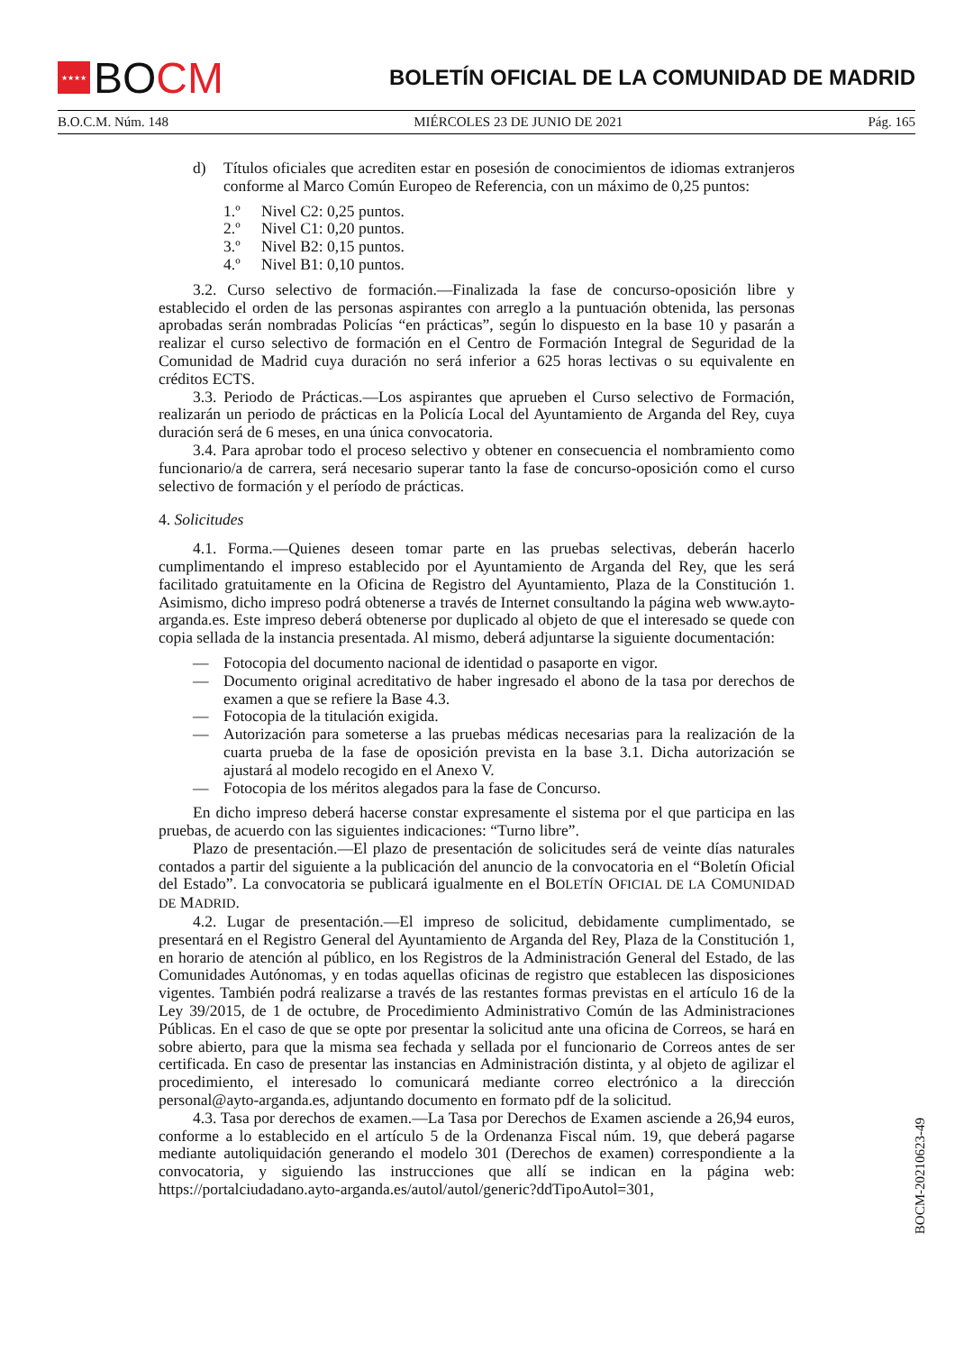★★★★
BO CM
BOLETÍN OFICIAL DE LA COMUNIDAD DE MADRID
B.O.C.M. Núm. 148 MIÉRCOLES 23 DE JUNIO DE 2021 Pág. 165
d) Títulos oficiales que acrediten estar en posesión de conocimientos de idiomas extranjeros conforme al Marco Común Europeo de Referencia, con un máximo de 0,25 puntos:
1.º Nivel C2: 0,25 puntos.
2.º Nivel C1: 0,20 puntos.
3.º Nivel B2: 0,15 puntos.
4.º Nivel B1: 0,10 puntos.
3.2. Curso selectivo de formación.—Finalizada la fase de concurso-oposición libre y establecido el orden de las personas aspirantes con arreglo a la puntuación obtenida, las personas aprobadas serán nombradas Policías “en prácticas”, según lo dispuesto en la base 10 y pasarán a realizar el curso selectivo de formación en el Centro de Formación Integral de Seguridad de la Comunidad de Madrid cuya duración no será inferior a 625 horas lectivas o su equivalente en créditos ECTS.
3.3. Periodo de Prácticas.—Los aspirantes que aprueben el Curso selectivo de Formación, realizarán un periodo de prácticas en la Policía Local del Ayuntamiento de Arganda del Rey, cuya duración será de 6 meses, en una única convocatoria.
3.4. Para aprobar todo el proceso selectivo y obtener en consecuencia el nombramiento como funcionario/a de carrera, será necesario superar tanto la fase de concurso-oposición como el curso selectivo de formación y el período de prácticas.
4. Solicitudes
4.1. Forma.—Quienes deseen tomar parte en las pruebas selectivas, deberán hacerlo cumplimentando el impreso establecido por el Ayuntamiento de Arganda del Rey, que les será facilitado gratuitamente en la Oficina de Registro del Ayuntamiento, Plaza de la Constitución 1. Asimismo, dicho impreso podrá obtenerse a través de Internet consultando la página web www.ayto-arganda.es. Este impreso deberá obtenerse por duplicado al objeto de que el interesado se quede con copia sellada de la instancia presentada. Al mismo, deberá adjuntarse la siguiente documentación:
— Fotocopia del documento nacional de identidad o pasaporte en vigor.
— Documento original acreditativo de haber ingresado el abono de la tasa por derechos de examen a que se refiere la Base 4.3.
— Fotocopia de la titulación exigida.
— Autorización para someterse a las pruebas médicas necesarias para la realización de la cuarta prueba de la fase de oposición prevista en la base 3.1. Dicha autorización se ajustará al modelo recogido en el Anexo V.
— Fotocopia de los méritos alegados para la fase de Concurso.
En dicho impreso deberá hacerse constar expresamente el sistema por el que participa en las pruebas, de acuerdo con las siguientes indicaciones: “Turno libre”.
Plazo de presentación.—El plazo de presentación de solicitudes será de veinte días naturales contados a partir del siguiente a la publicación del anuncio de la convocatoria en el “Boletín Oficial del Estado”. La convocatoria se publicará igualmente en el BOLETÍN OFICIAL DE LA COMUNIDAD DE MADRID.
4.2. Lugar de presentación.—El impreso de solicitud, debidamente cumplimentado, se presentará en el Registro General del Ayuntamiento de Arganda del Rey, Plaza de la Constitución 1, en horario de atención al público, en los Registros de la Administración General del Estado, de las Comunidades Autónomas, y en todas aquellas oficinas de registro que establecen las disposiciones vigentes. También podrá realizarse a través de las restantes formas previstas en el artículo 16 de la Ley 39/2015, de 1 de octubre, de Procedimiento Administrativo Común de las Administraciones Públicas. En el caso de que se opte por presentar la solicitud ante una oficina de Correos, se hará en sobre abierto, para que la misma sea fechada y sellada por el funcionario de Correos antes de ser certificada. En caso de presentar las instancias en Administración distinta, y al objeto de agilizar el procedimiento, el interesado lo comunicará mediante correo electrónico a la dirección personal@ayto-arganda.es, adjuntando documento en formato pdf de la solicitud.
4.3. Tasa por derechos de examen.—La Tasa por Derechos de Examen asciende a 26,94 euros, conforme a lo establecido en el artículo 5 de la Ordenanza Fiscal núm. 19, que deberá pagarse mediante autoliquidación generando el modelo 301 (Derechos de examen) correspondiente a la convocatoria, y siguiendo las instrucciones que allí se indican en la página web: https://portalciudadano.ayto-arganda.es/autol/autol/generic?ddTipoAutol=301,
BOCM-20210623-49